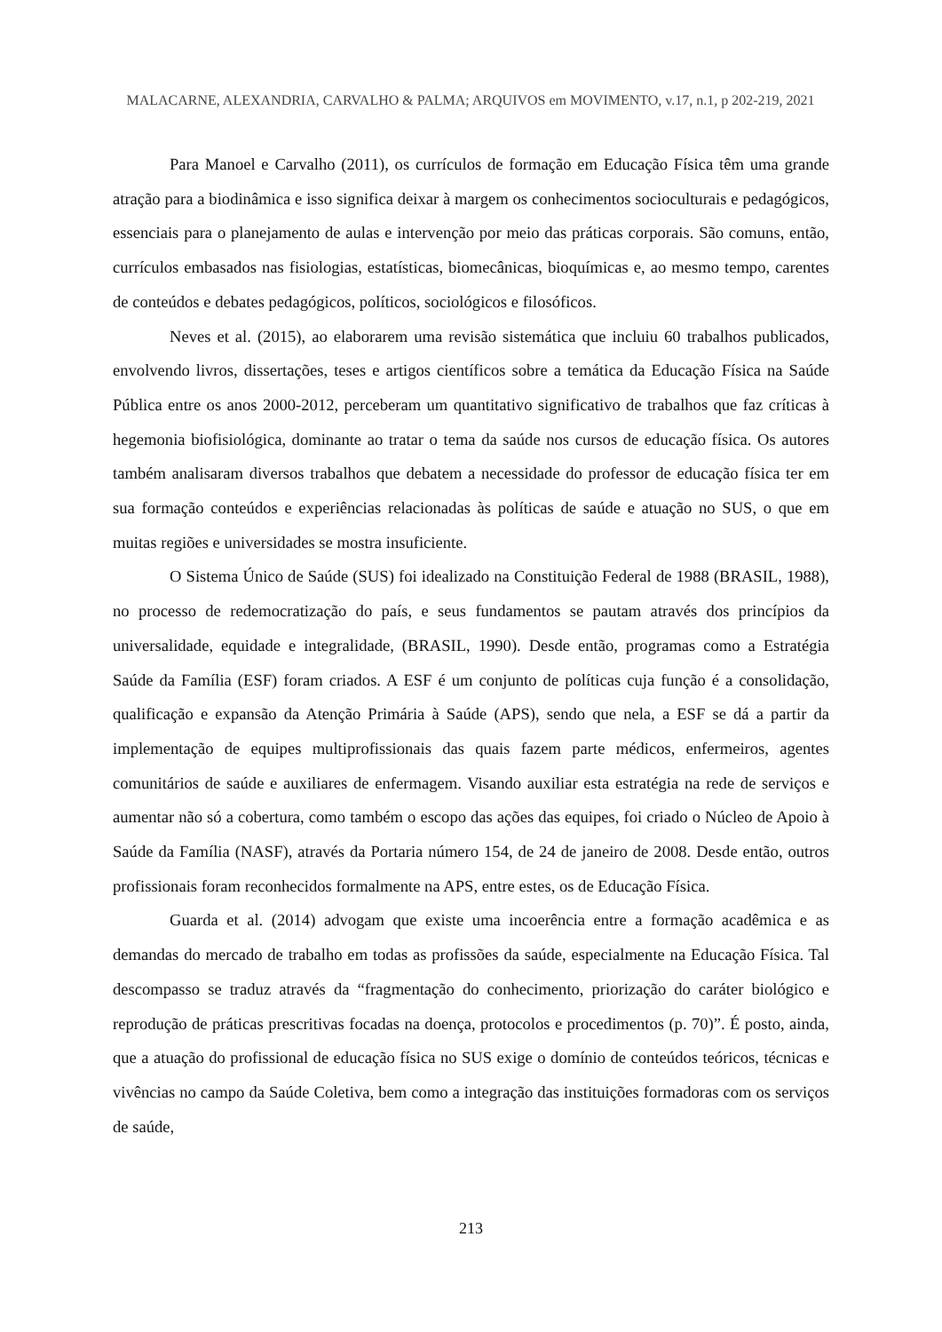MALACARNE, ALEXANDRIA, CARVALHO & PALMA; ARQUIVOS em MOVIMENTO, v.17, n.1, p 202-219, 2021
Para Manoel e Carvalho (2011), os currículos de formação em Educação Física têm uma grande atração para a biodinâmica e isso significa deixar à margem os conhecimentos socioculturais e pedagógicos, essenciais para o planejamento de aulas e intervenção por meio das práticas corporais. São comuns, então, currículos embasados nas fisiologias, estatísticas, biomecânicas, bioquímicas e, ao mesmo tempo, carentes de conteúdos e debates pedagógicos, políticos, sociológicos e filosóficos.
Neves et al. (2015), ao elaborarem uma revisão sistemática que incluiu 60 trabalhos publicados, envolvendo livros, dissertações, teses e artigos científicos sobre a temática da Educação Física na Saúde Pública entre os anos 2000-2012, perceberam um quantitativo significativo de trabalhos que faz críticas à hegemonia biofisiológica, dominante ao tratar o tema da saúde nos cursos de educação física. Os autores também analisaram diversos trabalhos que debatem a necessidade do professor de educação física ter em sua formação conteúdos e experiências relacionadas às políticas de saúde e atuação no SUS, o que em muitas regiões e universidades se mostra insuficiente.
O Sistema Único de Saúde (SUS) foi idealizado na Constituição Federal de 1988 (BRASIL, 1988), no processo de redemocratização do país, e seus fundamentos se pautam através dos princípios da universalidade, equidade e integralidade, (BRASIL, 1990). Desde então, programas como a Estratégia Saúde da Família (ESF) foram criados. A ESF é um conjunto de políticas cuja função é a consolidação, qualificação e expansão da Atenção Primária à Saúde (APS), sendo que nela, a ESF se dá a partir da implementação de equipes multiprofissionais das quais fazem parte médicos, enfermeiros, agentes comunitários de saúde e auxiliares de enfermagem. Visando auxiliar esta estratégia na rede de serviços e aumentar não só a cobertura, como também o escopo das ações das equipes, foi criado o Núcleo de Apoio à Saúde da Família (NASF), através da Portaria número 154, de 24 de janeiro de 2008. Desde então, outros profissionais foram reconhecidos formalmente na APS, entre estes, os de Educação Física.
Guarda et al. (2014) advogam que existe uma incoerência entre a formação acadêmica e as demandas do mercado de trabalho em todas as profissões da saúde, especialmente na Educação Física. Tal descompasso se traduz através da “fragmentação do conhecimento, priorização do caráter biológico e reprodução de práticas prescritivas focadas na doença, protocolos e procedimentos (p. 70)”. É posto, ainda, que a atuação do profissional de educação física no SUS exige o domínio de conteúdos teóricos, técnicas e vivências no campo da Saúde Coletiva, bem como a integração das instituições formadoras com os serviços de saúde,
213